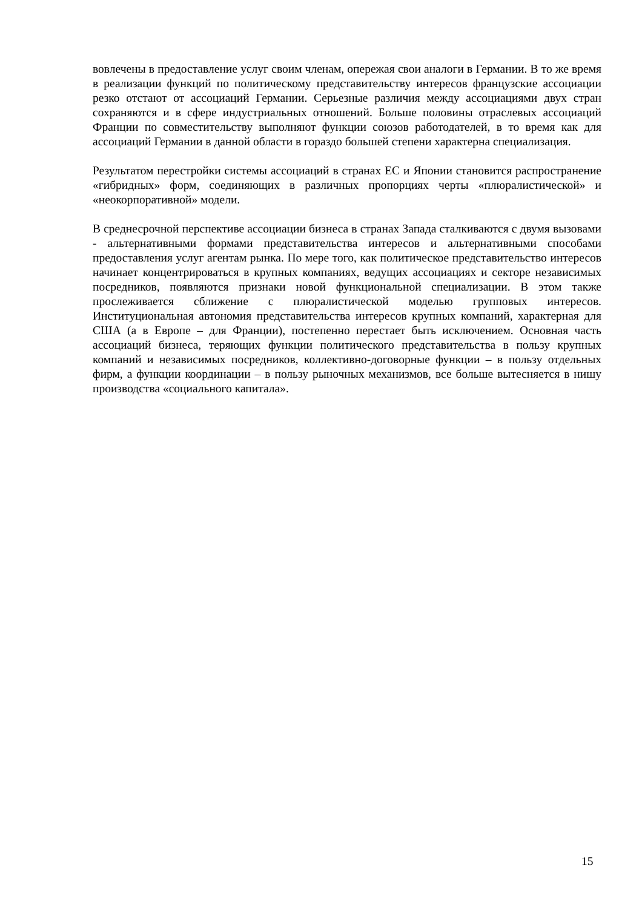вовлечены в предоставление услуг своим членам, опережая свои аналоги в Германии. В то же время в реализации функций по политическому представительству интересов французские ассоциации резко отстают от ассоциаций Германии. Серьезные различия между ассоциациями двух стран сохраняются и в сфере индустриальных отношений. Больше половины отраслевых ассоциаций Франции по совместительству выполняют функции союзов работодателей, в то время как для ассоциаций Германии в данной области в гораздо большей степени характерна специализация.
Результатом перестройки системы ассоциаций в странах ЕС и Японии становится распространение «гибридных» форм, соединяющих в различных пропорциях черты «плюралистической» и «неокорпоративной» модели.
В среднесрочной перспективе ассоциации бизнеса в странах Запада сталкиваются с двумя вызовами - альтернативными формами представительства интересов и альтернативными способами предоставления услуг агентам рынка. По мере того, как политическое представительство интересов начинает концентрироваться в крупных компаниях, ведущих ассоциациях и секторе независимых посредников, появляются признаки новой функциональной специализации. В этом также прослеживается сближение с плюралистической моделью групповых интересов. Институциональная автономия представительства интересов крупных компаний, характерная для США (а в Европе – для Франции), постепенно перестает быть исключением. Основная часть ассоциаций бизнеса, теряющих функции политического представительства в пользу крупных компаний и независимых посредников, коллективно-договорные функции – в пользу отдельных фирм, а функции координации – в пользу рыночных механизмов, все больше вытесняется в нишу производства «социального капитала».
15